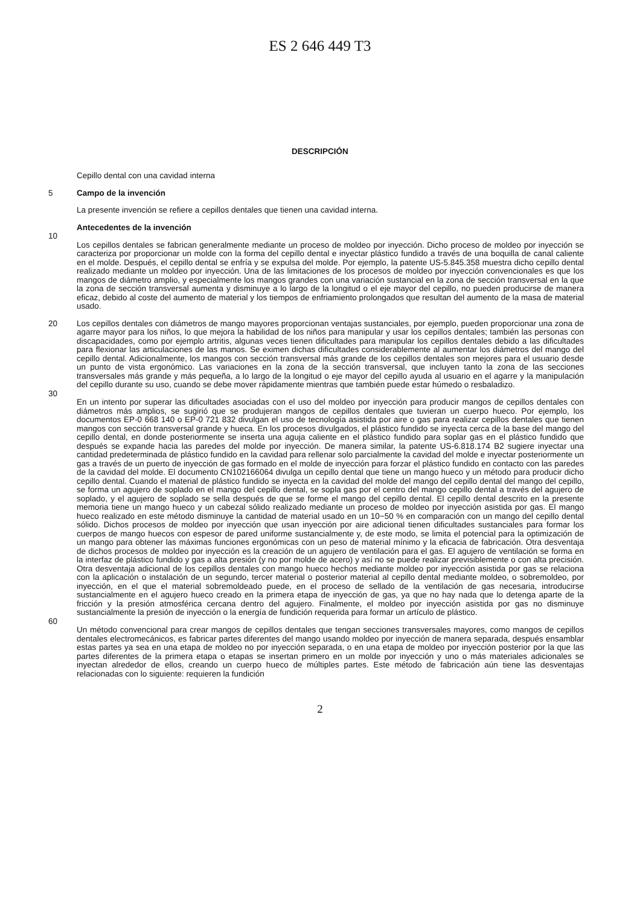ES 2 646 449 T3
DESCRIPCIÓN
Cepillo dental con una cavidad interna
5 Campo de la invención
La presente invención se refiere a cepillos dentales que tienen una cavidad interna.
Antecedentes de la invención
10
Los cepillos dentales se fabrican generalmente mediante un proceso de moldeo por inyección. Dicho proceso de moldeo por inyección se caracteriza por proporcionar un molde con la forma del cepillo dental e inyectar plástico fundido a través de una boquilla de canal caliente en el molde. Después, el cepillo dental se enfría y se expulsa del molde. Por ejemplo, la patente US-5.845.358 muestra dicho cepillo dental realizado mediante un moldeo por inyección. Una de las limitaciones de los procesos de moldeo por inyección convencionales es que los mangos de diámetro amplio, y especialmente los mangos grandes con una variación sustancial en la zona de sección transversal en la que la zona de sección transversal aumenta y disminuye a lo largo de la longitud o el eje mayor del cepillo, no pueden producirse de manera eficaz, debido al coste del aumento de material y los tiempos de enfriamiento prolongados que resultan del aumento de la masa de material usado.
20 Los cepillos dentales con diámetros de mango mayores proporcionan ventajas sustanciales, por ejemplo, pueden proporcionar una zona de agarre mayor para los niños, lo que mejora la habilidad de los niños para manipular y usar los cepillos dentales; también las personas con discapacidades, como por ejemplo artritis, algunas veces tienen dificultades para manipular los cepillos dentales debido a las dificultades para flexionar las articulaciones de las manos. Se eximen dichas dificultades considerablemente al aumentar los diámetros del mango del cepillo dental. Adicionalmente, los mangos con sección transversal más grande de los cepillos dentales son mejores para el usuario desde un punto de vista ergonómico. Las variaciones en la zona de la sección transversal, que incluyen tanto la zona de las secciones transversales más grande y más pequeña, a lo largo de la longitud o eje mayor del cepillo ayuda al usuario en el agarre y la manipulación del cepillo durante su uso, cuando se debe mover rápidamente mientras que también puede estar húmedo o resbaladizo.
30
En un intento por superar las dificultades asociadas con el uso del moldeo por inyección para producir mangos de cepillos dentales con diámetros más amplios, se sugirió que se produjeran mangos de cepillos dentales que tuvieran un cuerpo hueco. Por ejemplo, los documentos EP-0 668 140 o EP-0 721 832 divulgan el uso de tecnología asistida por aire o gas para realizar cepillos dentales que tienen mangos con sección transversal grande y hueca. En los procesos divulgados, el plástico fundido se inyecta cerca de la base del mango del cepillo dental, en donde posteriormente se inserta una aguja caliente en el plástico fundido para soplar gas en el plástico fundido que después se expande hacia las paredes del molde por inyección. De manera similar, la patente US-6.818.174 B2 sugiere inyectar una cantidad predeterminada de plástico fundido en la cavidad para rellenar solo parcialmente la cavidad del molde e inyectar posteriormente un gas a través de un puerto de inyección de gas formado en el molde de inyección para forzar el plástico fundido en contacto con las paredes de la cavidad del molde. El documento CN102166064 divulga un cepillo dental que tiene un mango hueco y un método para producir dicho cepillo dental. Cuando el material de plástico fundido se inyecta en la cavidad del molde del mango del cepillo dental del mango del cepillo, se forma un agujero de soplado en el mango del cepillo dental, se sopla gas por el centro del mango cepillo dental a través del agujero de soplado, y el agujero de soplado se sella después de que se forme el mango del cepillo dental. El cepillo dental descrito en la presente memoria tiene un mango hueco y un cabezal sólido realizado mediante un proceso de moldeo por inyección asistida por gas. El mango hueco realizado en este método disminuye la cantidad de material usado en un 10~50 % en comparación con un mango del cepillo dental sólido. Dichos procesos de moldeo por inyección que usan inyección por aire adicional tienen dificultades sustanciales para formar los cuerpos de mango huecos con espesor de pared uniforme sustancialmente y, de este modo, se limita el potencial para la optimización de un mango para obtener las máximas funciones ergonómicas con un peso de material mínimo y la eficacia de fabricación. Otra desventaja de dichos procesos de moldeo por inyección es la creación de un agujero de ventilación para el gas. El agujero de ventilación se forma en la interfaz de plástico fundido y gas a alta presión (y no por molde de acero) y así no se puede realizar previsiblemente o con alta precisión. Otra desventaja adicional de los cepillos dentales con mango hueco hechos mediante moldeo por inyección asistida por gas se relaciona con la aplicación o instalación de un segundo, tercer material o posterior material al cepillo dental mediante moldeo, o sobremoldeo, por inyección, en el que el material sobremoldeado puede, en el proceso de sellado de la ventilación de gas necesaria, introducirse sustancialmente en el agujero hueco creado en la primera etapa de inyección de gas, ya que no hay nada que lo detenga aparte de la fricción y la presión atmosférica cercana dentro del agujero. Finalmente, el moldeo por inyección asistida por gas no disminuye sustancialmente la presión de inyección o la energía de fundición requerida para formar un artículo de plástico.
60
Un método convencional para crear mangos de cepillos dentales que tengan secciones transversales mayores, como mangos de cepillos dentales electromecánicos, es fabricar partes diferentes del mango usando moldeo por inyección de manera separada, después ensamblar estas partes ya sea en una etapa de moldeo no por inyección separada, o en una etapa de moldeo por inyección posterior por la que las partes diferentes de la primera etapa o etapas se insertan primero en un molde por inyección y uno o más materiales adicionales se inyectan alrededor de ellos, creando un cuerpo hueco de múltiples partes. Este método de fabricación aún tiene las desventajas relacionadas con lo siguiente: requieren la fundición
2